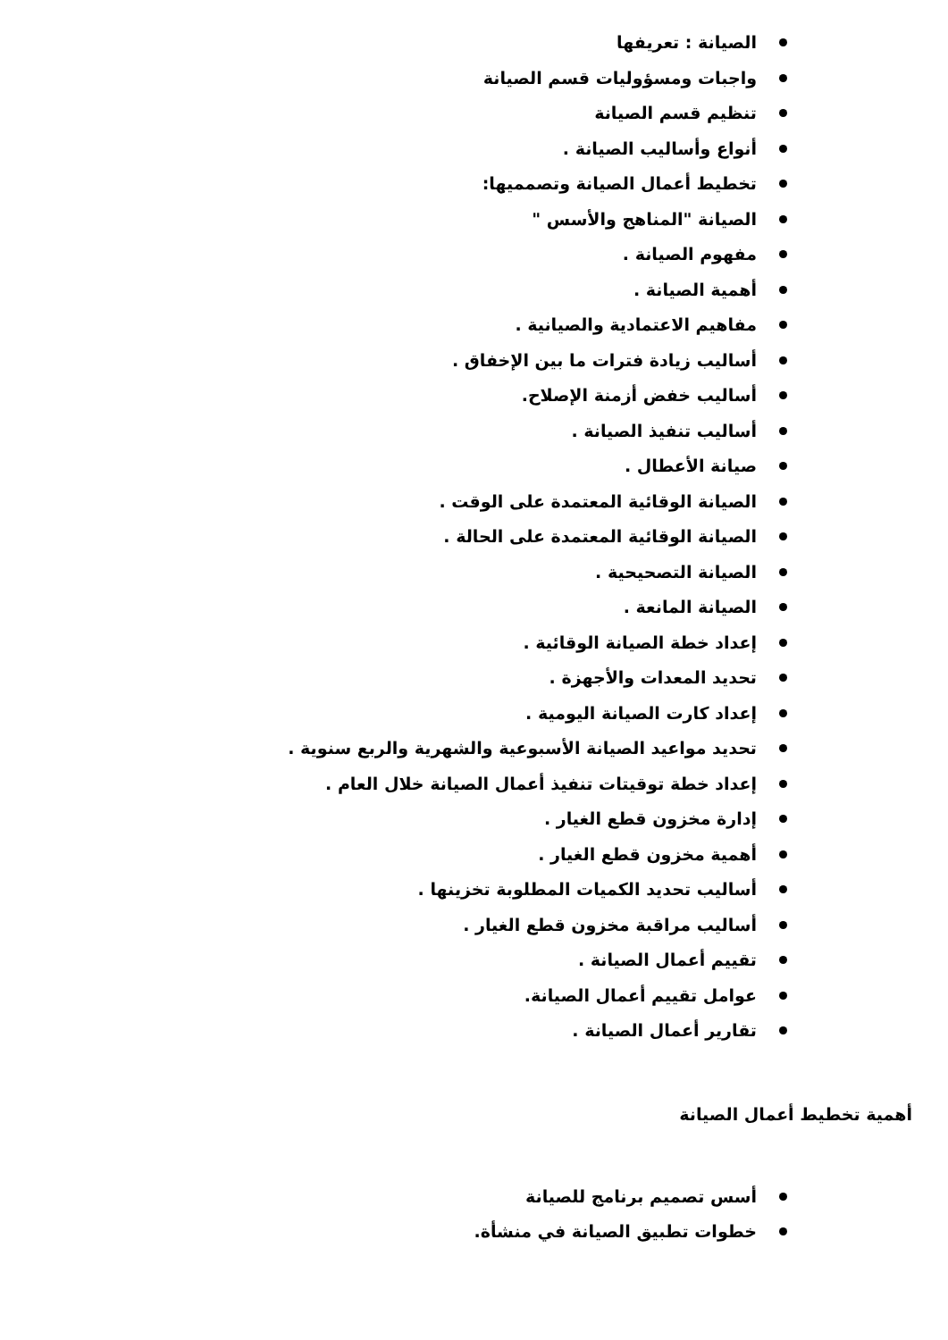الصيانة : تعريفها
واجبات ومسؤوليات قسم الصيانة
تنظيم قسم الصيانة
أنواع وأساليب الصيانة .
تخطيط أعمال الصيانة وتصمميها:
الصيانة "المناهج والأسس "
مفهوم الصيانة .
أهمية الصيانة .
مفاهيم الاعتمادية والصيانية .
أساليب زيادة فترات ما بين الإخفاق .
أساليب خفض أزمنة الإصلاح.
أساليب تنفيذ الصيانة .
صيانة الأعطال .
الصيانة الوقائية المعتمدة على الوقت .
الصيانة الوقائية المعتمدة على الحالة .
الصيانة التصحيحية .
الصيانة المانعة .
إعداد خطة الصيانة الوقائية .
تحديد المعدات والأجهزة .
إعداد كارت الصيانة اليومية .
تحديد مواعيد الصيانة الأسبوعية والشهرية والربع سنوية .
إعداد خطة توقيتات تنفيذ أعمال الصيانة خلال العام .
إدارة مخزون قطع الغيار .
أهمية مخزون قطع الغيار .
أساليب تحديد الكميات المطلوبة تخزينها .
أساليب مراقبة مخزون قطع الغيار .
تقييم أعمال الصيانة .
عوامل تقييم أعمال الصيانة.
تقارير أعمال الصيانة .
أهمية تخطيط أعمال الصيانة
أسس تصميم برنامج للصيانة
خطوات تطبيق الصيانة في منشأة.